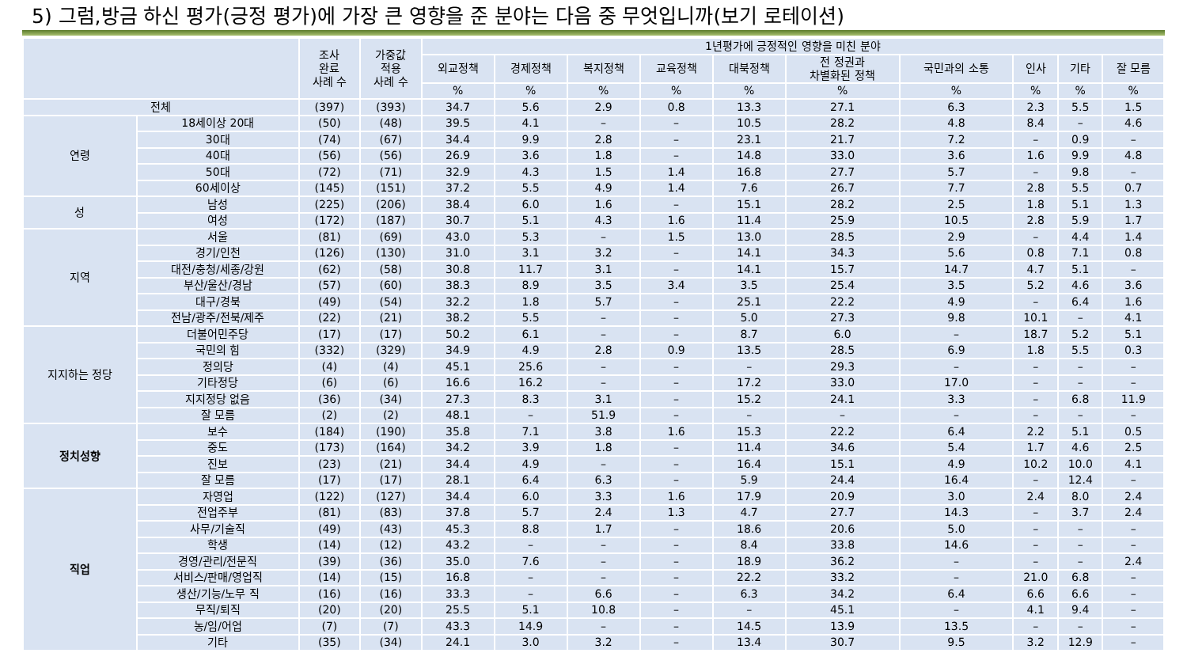5) 그럼,방금 하신 평가(긍정 평가)에 가장 큰 영향을 준 분야는 다음 중 무엇입니까(보기 로테이션)
| | | 조사 완료 사례 수 | 가중값 적용 사례 수 | 1년평가에 긍정적인 영향을 미친 분야 | | | | | | | | | |
| --- | --- | --- | --- | --- | --- | --- | --- | --- | --- | --- | --- | --- | --- |
| | | | | 외교정책 | 경제정책 | 복지정책 | 교육정책 | 대북정책 | 전 정권과 차별화된 정책 | 국민과의 소통 | 인사 | 기타 | 잘 모름 |
| | | | | % | % | % | % | % | % | % | % | % | % |
| 전체 | | (397) | (393) | 34.7 | 5.6 | 2.9 | 0.8 | 13.3 | 27.1 | 6.3 | 2.3 | 5.5 | 1.5 |
| 연령 | 18세이상 20대 | (50) | (48) | 39.5 | 4.1 | – | – | 10.5 | 28.2 | 4.8 | 8.4 | – | 4.6 |
| | 30대 | (74) | (67) | 34.4 | 9.9 | 2.8 | – | 23.1 | 21.7 | 7.2 | – | 0.9 | – |
| | 40대 | (56) | (56) | 26.9 | 3.6 | 1.8 | – | 14.8 | 33.0 | 3.6 | 1.6 | 9.9 | 4.8 |
| | 50대 | (72) | (71) | 32.9 | 4.3 | 1.5 | 1.4 | 16.8 | 27.7 | 5.7 | – | 9.8 | – |
| | 60세이상 | (145) | (151) | 37.2 | 5.5 | 4.9 | 1.4 | 7.6 | 26.7 | 7.7 | 2.8 | 5.5 | 0.7 |
| 성 | 남성 | (225) | (206) | 38.4 | 6.0 | 1.6 | – | 15.1 | 28.2 | 2.5 | 1.8 | 5.1 | 1.3 |
| | 여성 | (172) | (187) | 30.7 | 5.1 | 4.3 | 1.6 | 11.4 | 25.9 | 10.5 | 2.8 | 5.9 | 1.7 |
| 지역 | 서울 | (81) | (69) | 43.0 | 5.3 | – | 1.5 | 13.0 | 28.5 | 2.9 | – | 4.4 | 1.4 |
| | 경기/인천 | (126) | (130) | 31.0 | 3.1 | 3.2 | – | 14.1 | 34.3 | 5.6 | 0.8 | 7.1 | 0.8 |
| | 대전/충청/세종/강원 | (62) | (58) | 30.8 | 11.7 | 3.1 | – | 14.1 | 15.7 | 14.7 | 4.7 | 5.1 | – |
| | 부산/울산/경남 | (57) | (60) | 38.3 | 8.9 | 3.5 | 3.4 | 3.5 | 25.4 | 3.5 | 5.2 | 4.6 | 3.6 |
| | 대구/경북 | (49) | (54) | 32.2 | 1.8 | 5.7 | – | 25.1 | 22.2 | 4.9 | – | 6.4 | 1.6 |
| | 전남/광주/전북/제주 | (22) | (21) | 38.2 | 5.5 | – | – | 5.0 | 27.3 | 9.8 | 10.1 | – | 4.1 |
| 지지하는 정당 | 더불어민주당 | (17) | (17) | 50.2 | 6.1 | – | – | 8.7 | 6.0 | – | 18.7 | 5.2 | 5.1 |
| | 국민의 힘 | (332) | (329) | 34.9 | 4.9 | 2.8 | 0.9 | 13.5 | 28.5 | 6.9 | 1.8 | 5.5 | 0.3 |
| | 정의당 | (4) | (4) | 45.1 | 25.6 | – | – | – | 29.3 | – | – | – | – |
| | 기타정당 | (6) | (6) | 16.6 | 16.2 | – | – | 17.2 | 33.0 | 17.0 | – | – | – |
| | 지지정당 없음 | (36) | (34) | 27.3 | 8.3 | 3.1 | – | 15.2 | 24.1 | 3.3 | – | 6.8 | 11.9 |
| | 잘 모름 | (2) | (2) | 48.1 | – | 51.9 | – | – | – | – | – | – | – |
| 정치성향 | 보수 | (184) | (190) | 35.8 | 7.1 | 3.8 | 1.6 | 15.3 | 22.2 | 6.4 | 2.2 | 5.1 | 0.5 |
| | 중도 | (173) | (164) | 34.2 | 3.9 | 1.8 | – | 11.4 | 34.6 | 5.4 | 1.7 | 4.6 | 2.5 |
| | 진보 | (23) | (21) | 34.4 | 4.9 | – | – | 16.4 | 15.1 | 4.9 | 10.2 | 10.0 | 4.1 |
| | 잘 모름 | (17) | (17) | 28.1 | 6.4 | 6.3 | – | 5.9 | 24.4 | 16.4 | – | 12.4 | – |
| 직업 | 자영업 | (122) | (127) | 34.4 | 6.0 | 3.3 | 1.6 | 17.9 | 20.9 | 3.0 | 2.4 | 8.0 | 2.4 |
| | 전업주부 | (81) | (83) | 37.8 | 5.7 | 2.4 | 1.3 | 4.7 | 27.7 | 14.3 | – | 3.7 | 2.4 |
| | 사무/기술직 | (49) | (43) | 45.3 | 8.8 | 1.7 | – | 18.6 | 20.6 | 5.0 | – | – | – |
| | 학생 | (14) | (12) | 43.2 | – | – | – | 8.4 | 33.8 | 14.6 | – | – | – |
| | 경영/관리/전문직 | (39) | (36) | 35.0 | 7.6 | – | – | 18.9 | 36.2 | – | – | – | 2.4 |
| | 서비스/판매/영업직 | (14) | (15) | 16.8 | – | – | – | 22.2 | 33.2 | – | 21.0 | 6.8 | – |
| | 생산/기능/노무 직 | (16) | (16) | 33.3 | – | 6.6 | – | 6.3 | 34.2 | 6.4 | 6.6 | 6.6 | – |
| | 무직/퇴직 | (20) | (20) | 25.5 | 5.1 | 10.8 | – | – | 45.1 | – | 4.1 | 9.4 | – |
| | 농/임/어업 | (7) | (7) | 43.3 | 14.9 | – | – | 14.5 | 13.9 | 13.5 | – | – | – |
| | 기타 | (35) | (34) | 24.1 | 3.0 | 3.2 | – | 13.4 | 30.7 | 9.5 | 3.2 | 12.9 | – |